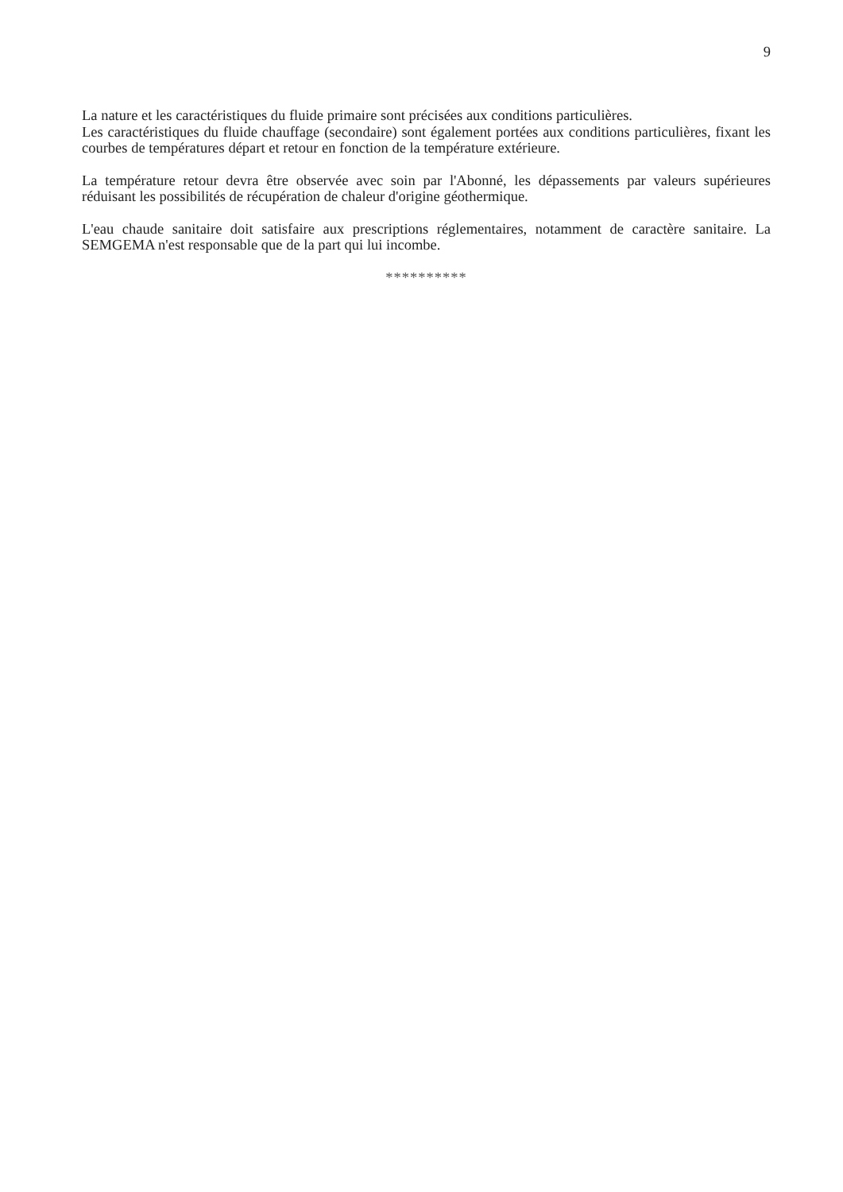9
La nature et les caractéristiques du fluide primaire sont précisées aux conditions particulières.
Les caractéristiques du fluide chauffage (secondaire) sont également portées aux conditions particulières, fixant les courbes de températures départ et retour en fonction de la température extérieure.
La température retour devra être observée avec soin par l'Abonné, les dépassements par valeurs supérieures réduisant les possibilités de récupération de chaleur d'origine géothermique.
L'eau chaude sanitaire doit satisfaire aux prescriptions réglementaires, notamment de caractère sanitaire. La SEMGEMA n'est responsable que de la part qui lui incombe.
**********